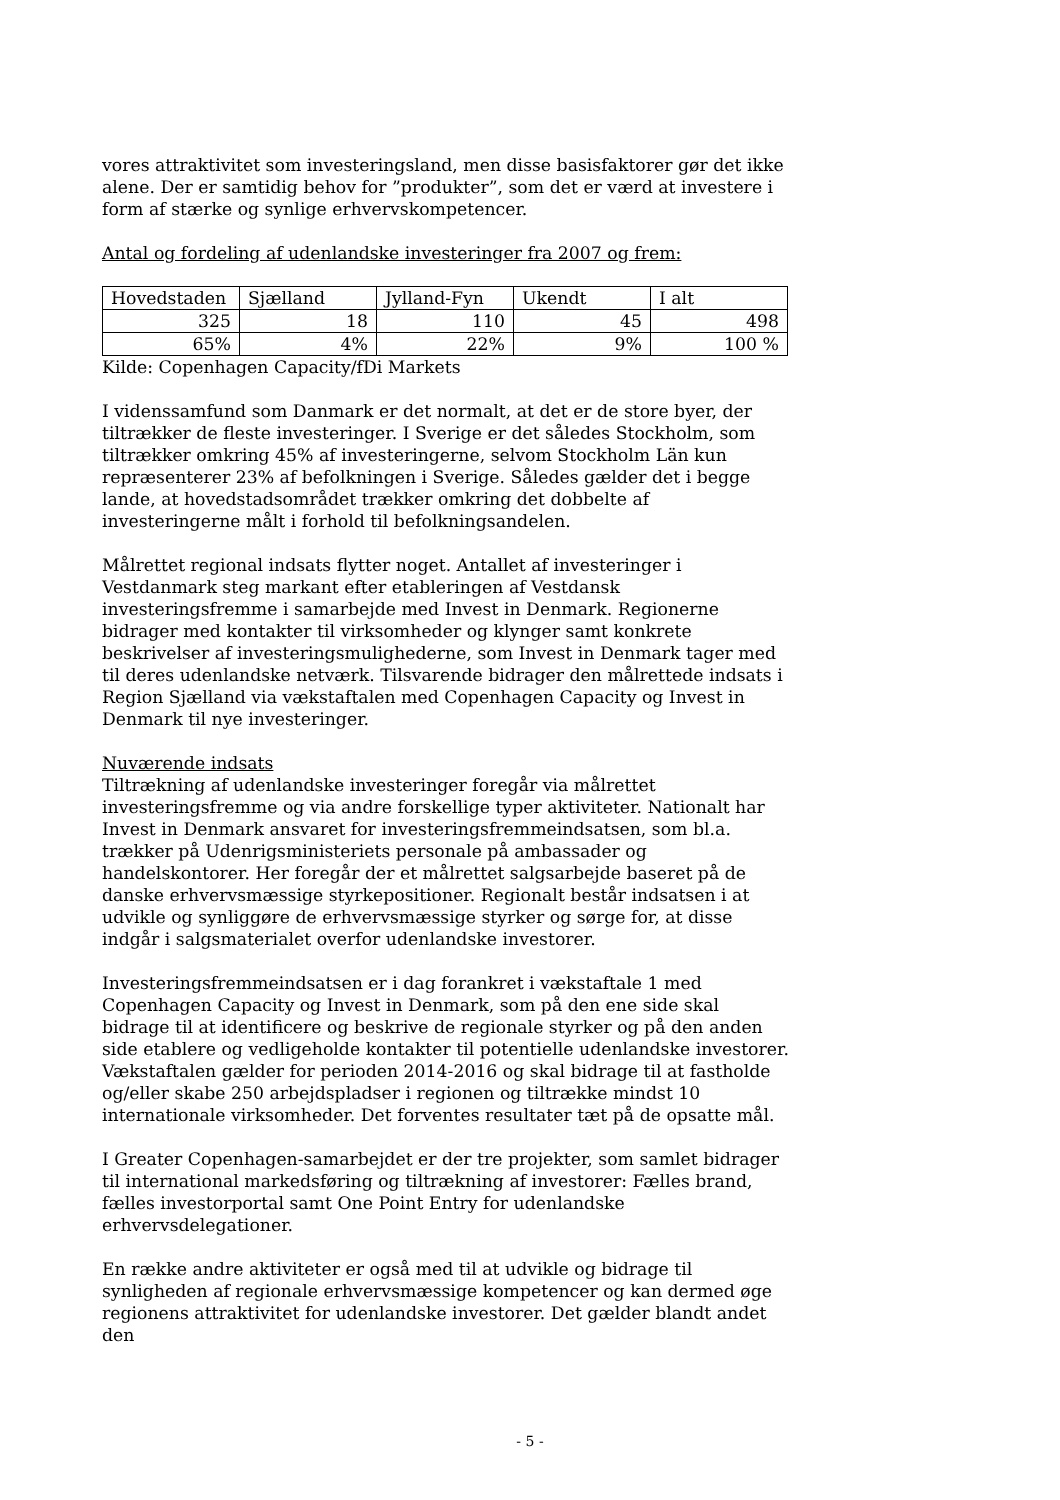vores attraktivitet som investeringsland, men disse basisfaktorer gør det ikke alene. Der er samtidig behov for ”produkter”, som det er værd at investere i form af stærke og synlige erhvervskompetencer.
Antal og fordeling af udenlandske investeringer fra 2007 og frem:
| Hovedstaden | Sjælland | Jylland-Fyn | Ukendt | I alt |
| 325 | 18 | 110 | 45 | 498 |
| 65% | 4% | 22% | 9% | 100 % |
Kilde: Copenhagen Capacity/fDi Markets
I videnssamfund som Danmark er det normalt, at det er de store byer, der tiltrækker de fleste investeringer. I Sverige er det således Stockholm, som tiltrækker omkring 45% af investeringerne, selvom Stockholm Län kun repræsenterer 23% af befolkningen i Sverige. Således gælder det i begge lande, at hovedstadsområdet trækker omkring det dobbelte af investeringerne målt i forhold til befolkningsandelen.
Målrettet regional indsats flytter noget. Antallet af investeringer i Vestdanmark steg markant efter etableringen af Vestdansk investeringsfremme i samarbejde med Invest in Denmark. Regionerne bidrager med kontakter til virksomheder og klynger samt konkrete beskrivelser af investeringsmulighederne, som Invest in Denmark tager med til deres udenlandske netværk. Tilsvarende bidrager den målrettede indsats i Region Sjælland via vækstaftalen med Copenhagen Capacity og Invest in Denmark til nye investeringer.
Nuværende indsats
Tiltrækning af udenlandske investeringer foregår via målrettet investeringsfremme og via andre forskellige typer aktiviteter. Nationalt har Invest in Denmark ansvaret for investeringsfremmeindsatsen, som bl.a. trækker på Udenrigsministeriets personale på ambassader og handelskontorer. Her foregår der et målrettet salgsarbejde baseret på de danske erhvervsmæssige styrkepositioner. Regionalt består indsatsen i at udvikle og synliggøre de erhvervsmæssige styrker og sørge for, at disse indgår i salgsmaterialet overfor udenlandske investorer.
Investeringsfremmeindsatsen er i dag forankret i vækstaftale 1 med Copenhagen Capacity og Invest in Denmark, som på den ene side skal bidrage til at identificere og beskrive de regionale styrker og på den anden side etablere og vedligeholde kontakter til potentielle udenlandske investorer. Vækstaftalen gælder for perioden 2014-2016 og skal bidrage til at fastholde og/eller skabe 250 arbejdspladser i regionen og tiltrække mindst 10 internationale virksomheder. Det forventes resultater tæt på de opsatte mål.
I Greater Copenhagen-samarbejdet er der tre projekter, som samlet bidrager til international markedsføring og tiltrækning af investorer: Fælles brand, fælles investorportal samt One Point Entry for udenlandske erhvervsdelegationer.
En række andre aktiviteter er også med til at udvikle og bidrage til synligheden af regionale erhvervsmæssige kompetencer og kan dermed øge regionens attraktivitet for udenlandske investorer. Det gælder blandt andet den
- 5 -